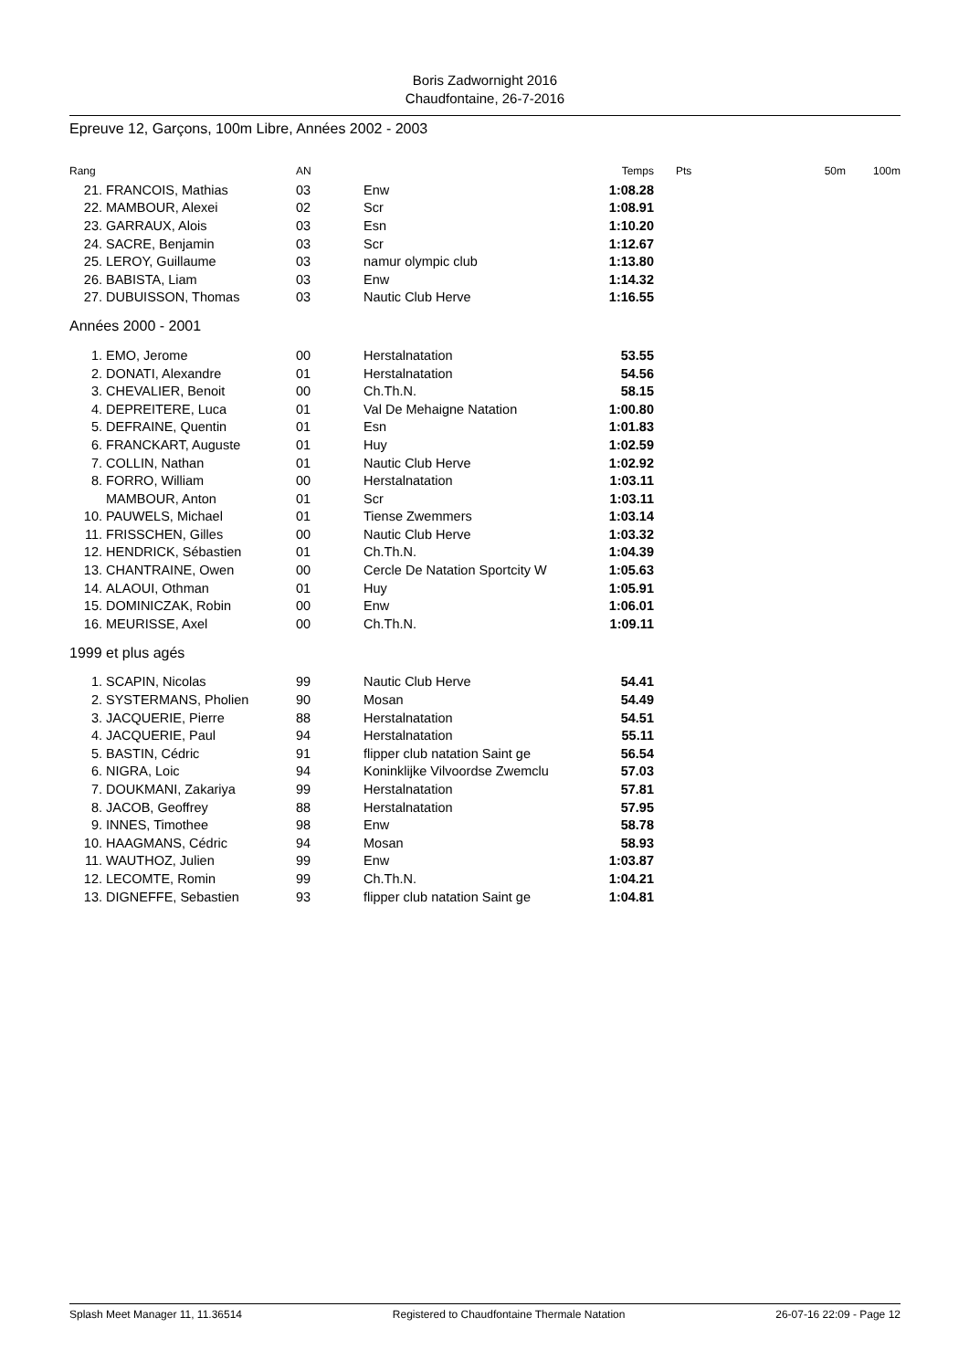Boris Zadwornight 2016
Chaudfontaine, 26-7-2016
Epreuve 12, Garçons, 100m Libre, Années 2002 - 2003
| Rang | | AN | | Temps | Pts | 50m | 100m |
| --- | --- | --- | --- | --- | --- | --- | --- |
| 21. | FRANCOIS, Mathias | 03 | Enw | 1:08.28 | | | |
| 22. | MAMBOUR, Alexei | 02 | Scr | 1:08.91 | | | |
| 23. | GARRAUX, Alois | 03 | Esn | 1:10.20 | | | |
| 24. | SACRE, Benjamin | 03 | Scr | 1:12.67 | | | |
| 25. | LEROY, Guillaume | 03 | namur olympic club | 1:13.80 | | | |
| 26. | BABISTA, Liam | 03 | Enw | 1:14.32 | | | |
| 27. | DUBUISSON, Thomas | 03 | Nautic Club Herve | 1:16.55 | | | |
| Années 2000 - 2001 | | | | | | | |
| 1. | EMO, Jerome | 00 | Herstalnatation | 53.55 | | | |
| 2. | DONATI, Alexandre | 01 | Herstalnatation | 54.56 | | | |
| 3. | CHEVALIER, Benoit | 00 | Ch.Th.N. | 58.15 | | | |
| 4. | DEPREITERE, Luca | 01 | Val De Mehaigne Natation | 1:00.80 | | | |
| 5. | DEFRAINE, Quentin | 01 | Esn | 1:01.83 | | | |
| 6. | FRANCKART, Auguste | 01 | Huy | 1:02.59 | | | |
| 7. | COLLIN, Nathan | 01 | Nautic Club Herve | 1:02.92 | | | |
| 8. | FORRO, William | 00 | Herstalnatation | 1:03.11 | | | |
| | MAMBOUR, Anton | 01 | Scr | 1:03.11 | | | |
| 10. | PAUWELS, Michael | 01 | Tiense Zwemmers | 1:03.14 | | | |
| 11. | FRISSCHEN, Gilles | 00 | Nautic Club Herve | 1:03.32 | | | |
| 12. | HENDRICK, Sébastien | 01 | Ch.Th.N. | 1:04.39 | | | |
| 13. | CHANTRAINE, Owen | 00 | Cercle De Natation Sportcity W | 1:05.63 | | | |
| 14. | ALAOUI, Othman | 01 | Huy | 1:05.91 | | | |
| 15. | DOMINICZAK, Robin | 00 | Enw | 1:06.01 | | | |
| 16. | MEURISSE, Axel | 00 | Ch.Th.N. | 1:09.11 | | | |
| 1999 et plus agés | | | | | | | |
| 1. | SCAPIN, Nicolas | 99 | Nautic Club Herve | 54.41 | | | |
| 2. | SYSTERMANS, Pholien | 90 | Mosan | 54.49 | | | |
| 3. | JACQUERIE, Pierre | 88 | Herstalnatation | 54.51 | | | |
| 4. | JACQUERIE, Paul | 94 | Herstalnatation | 55.11 | | | |
| 5. | BASTIN, Cédric | 91 | flipper club natation Saint ge | 56.54 | | | |
| 6. | NIGRA, Loic | 94 | Koninklijke Vilvoordse Zwemclu | 57.03 | | | |
| 7. | DOUKMANI, Zakariya | 99 | Herstalnatation | 57.81 | | | |
| 8. | JACOB, Geoffrey | 88 | Herstalnatation | 57.95 | | | |
| 9. | INNES, Timothee | 98 | Enw | 58.78 | | | |
| 10. | HAAGMANS, Cédric | 94 | Mosan | 58.93 | | | |
| 11. | WAUTHOZ, Julien | 99 | Enw | 1:03.87 | | | |
| 12. | LECOMTE, Romin | 99 | Ch.Th.N. | 1:04.21 | | | |
| 13. | DIGNEFFE, Sebastien | 93 | flipper club natation Saint ge | 1:04.81 | | | |
Splash Meet Manager 11, 11.36514 Registered to Chaudfontaine Thermale Natation 26-07-16 22:09 - Page 12